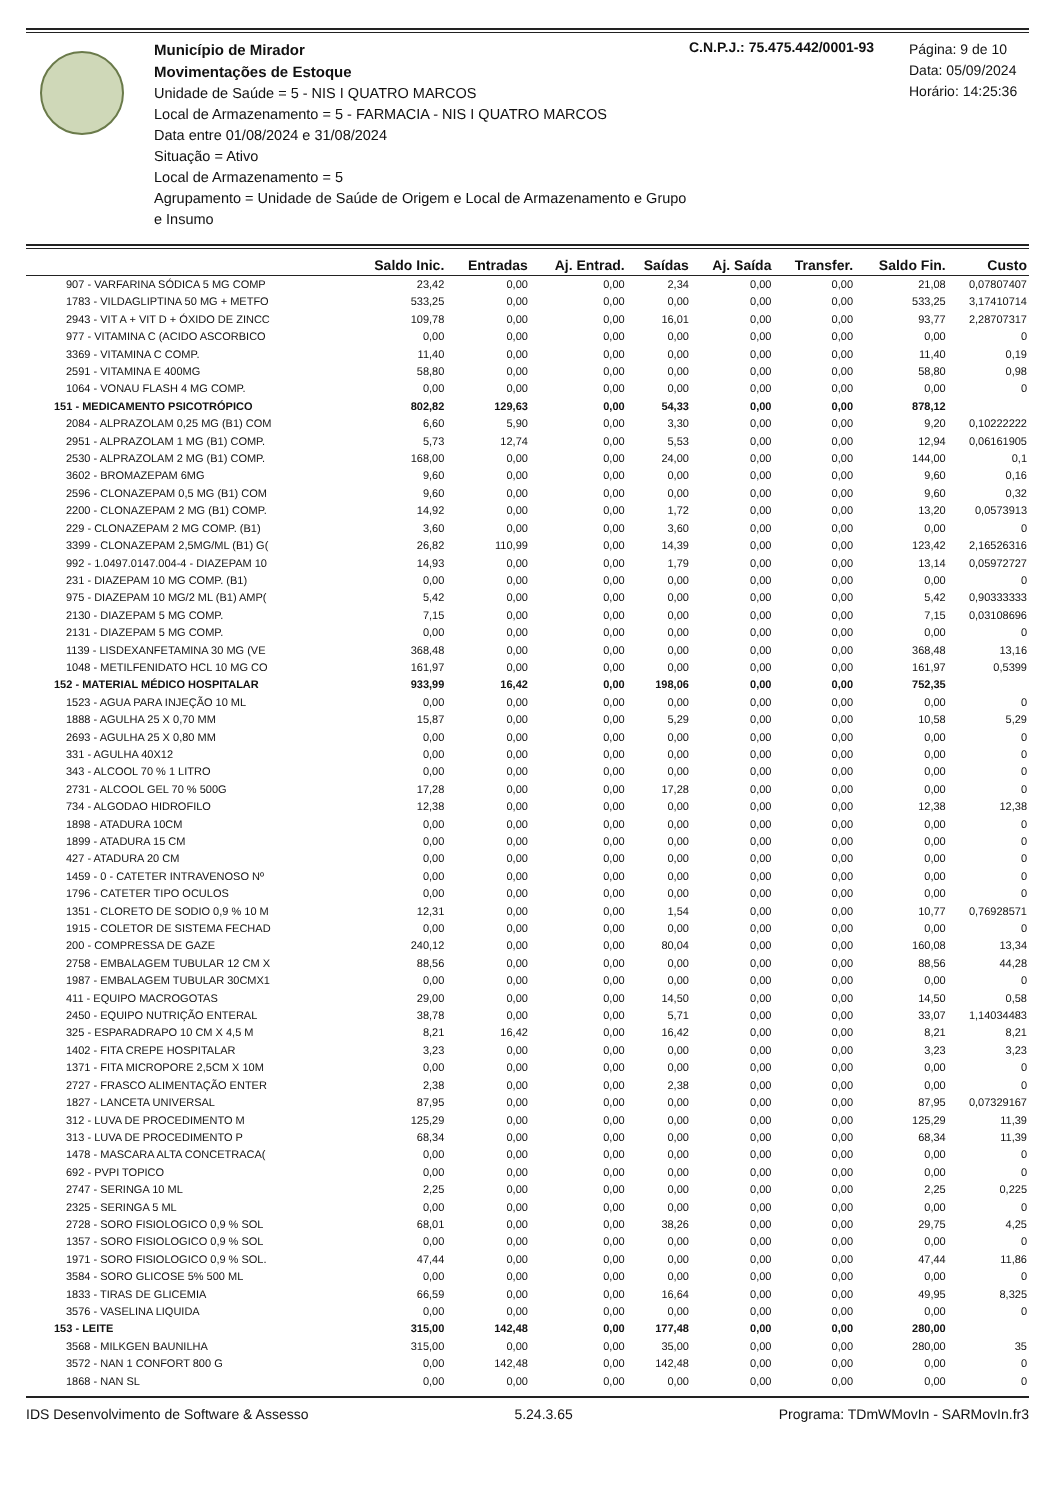Município de Mirador
Movimentações de Estoque
Unidade de Saúde = 5 - NIS I QUATRO MARCOS
Local de Armazenamento = 5 - FARMACIA - NIS I QUATRO MARCOS
Data entre 01/08/2024 e 31/08/2024
Situação = Ativo
Local de Armazenamento = 5
Agrupamento = Unidade de Saúde de Origem e Local de Armazenamento e Grupo e Insumo
C.N.P.J.: 75.475.442/0001-93
Página: 9 de 10
Data: 05/09/2024
Horário: 14:25:36
| | Saldo Inic. | Entradas | Aj. Entrad. | Saídas | Aj. Saída | Transfer. | Saldo Fin. | Custo |
| --- | --- | --- | --- | --- | --- | --- | --- | --- |
| 907 - VARFARINA SÓDICA 5 MG COMP | 23,42 | 0,00 | 0,00 | 2,34 | 0,00 | 0,00 | 21,08 | 0,07807407 |
| 1783 - VILDAGLIPTINA 50 MG + METFO | 533,25 | 0,00 | 0,00 | 0,00 | 0,00 | 0,00 | 533,25 | 3,17410714 |
| 2943 - VIT A + VIT D + ÓXIDO DE ZINCC | 109,78 | 0,00 | 0,00 | 16,01 | 0,00 | 0,00 | 93,77 | 2,28707317 |
| 977 - VITAMINA C (ACIDO ASCORBICO | 0,00 | 0,00 | 0,00 | 0,00 | 0,00 | 0,00 | 0,00 | 0 |
| 3369 - VITAMINA C COMP. | 11,40 | 0,00 | 0,00 | 0,00 | 0,00 | 0,00 | 11,40 | 0,19 |
| 2591 - VITAMINA E 400MG | 58,80 | 0,00 | 0,00 | 0,00 | 0,00 | 0,00 | 58,80 | 0,98 |
| 1064 - VONAU FLASH 4 MG COMP. | 0,00 | 0,00 | 0,00 | 0,00 | 0,00 | 0,00 | 0,00 | 0 |
| 151 - MEDICAMENTO PSICOTRÓPICO | 802,82 | 129,63 | 0,00 | 54,33 | 0,00 | 0,00 | 878,12 | |
| 2084 - ALPRAZOLAM 0,25 MG (B1) COM | 6,60 | 5,90 | 0,00 | 3,30 | 0,00 | 0,00 | 9,20 | 0,10222222 |
| 2951 - ALPRAZOLAM 1 MG (B1) COMP. | 5,73 | 12,74 | 0,00 | 5,53 | 0,00 | 0,00 | 12,94 | 0,06161905 |
| 2530 - ALPRAZOLAM 2 MG (B1) COMP. | 168,00 | 0,00 | 0,00 | 24,00 | 0,00 | 0,00 | 144,00 | 0,1 |
| 3602 - BROMAZEPAM 6MG | 9,60 | 0,00 | 0,00 | 0,00 | 0,00 | 0,00 | 9,60 | 0,16 |
| 2596 - CLONAZEPAM 0,5 MG (B1) COM | 9,60 | 0,00 | 0,00 | 0,00 | 0,00 | 0,00 | 9,60 | 0,32 |
| 2200 - CLONAZEPAM 2 MG (B1) COMP. | 14,92 | 0,00 | 0,00 | 1,72 | 0,00 | 0,00 | 13,20 | 0,0573913 |
| 229 - CLONAZEPAM 2 MG COMP. (B1) | 3,60 | 0,00 | 0,00 | 3,60 | 0,00 | 0,00 | 0,00 | 0 |
| 3399 - CLONAZEPAM 2,5MG/ML (B1) G( | 26,82 | 110,99 | 0,00 | 14,39 | 0,00 | 0,00 | 123,42 | 2,16526316 |
| 992 - 1.0497.0147.004-4 - DIAZEPAM 10 | 14,93 | 0,00 | 0,00 | 1,79 | 0,00 | 0,00 | 13,14 | 0,05972727 |
| 231 - DIAZEPAM 10 MG COMP. (B1) | 0,00 | 0,00 | 0,00 | 0,00 | 0,00 | 0,00 | 0,00 | 0 |
| 975 - DIAZEPAM 10 MG/2 ML (B1) AMP( | 5,42 | 0,00 | 0,00 | 0,00 | 0,00 | 0,00 | 5,42 | 0,90333333 |
| 2130 - DIAZEPAM 5 MG COMP. | 7,15 | 0,00 | 0,00 | 0,00 | 0,00 | 0,00 | 7,15 | 0,03108696 |
| 2131 - DIAZEPAM 5 MG COMP. | 0,00 | 0,00 | 0,00 | 0,00 | 0,00 | 0,00 | 0,00 | 0 |
| 1139 - LISDEXANFETAMINA 30 MG (VE | 368,48 | 0,00 | 0,00 | 0,00 | 0,00 | 0,00 | 368,48 | 13,16 |
| 1048 - METILFENIDATO HCL 10 MG CO | 161,97 | 0,00 | 0,00 | 0,00 | 0,00 | 0,00 | 161,97 | 0,5399 |
| 152 - MATERIAL MÉDICO HOSPITALAR | 933,99 | 16,42 | 0,00 | 198,06 | 0,00 | 0,00 | 752,35 | |
| 1523 - AGUA PARA INJEÇÃO 10 ML | 0,00 | 0,00 | 0,00 | 0,00 | 0,00 | 0,00 | 0,00 | 0 |
| 1888 - AGULHA 25 X 0,70 MM | 15,87 | 0,00 | 0,00 | 5,29 | 0,00 | 0,00 | 10,58 | 5,29 |
| 2693 - AGULHA 25 X 0,80 MM | 0,00 | 0,00 | 0,00 | 0,00 | 0,00 | 0,00 | 0,00 | 0 |
| 331 - AGULHA 40X12 | 0,00 | 0,00 | 0,00 | 0,00 | 0,00 | 0,00 | 0,00 | 0 |
| 343 - ALCOOL 70 % 1 LITRO | 0,00 | 0,00 | 0,00 | 0,00 | 0,00 | 0,00 | 0,00 | 0 |
| 2731 - ALCOOL GEL 70 % 500G | 17,28 | 0,00 | 0,00 | 17,28 | 0,00 | 0,00 | 0,00 | 0 |
| 734 - ALGODAO HIDROFILO | 12,38 | 0,00 | 0,00 | 0,00 | 0,00 | 0,00 | 12,38 | 12,38 |
| 1898 - ATADURA 10CM | 0,00 | 0,00 | 0,00 | 0,00 | 0,00 | 0,00 | 0,00 | 0 |
| 1899 - ATADURA 15 CM | 0,00 | 0,00 | 0,00 | 0,00 | 0,00 | 0,00 | 0,00 | 0 |
| 427 - ATADURA 20 CM | 0,00 | 0,00 | 0,00 | 0,00 | 0,00 | 0,00 | 0,00 | 0 |
| 1459 - 0 - CATETER INTRAVENOSO Nº | 0,00 | 0,00 | 0,00 | 0,00 | 0,00 | 0,00 | 0,00 | 0 |
| 1796 - CATETER TIPO OCULOS | 0,00 | 0,00 | 0,00 | 0,00 | 0,00 | 0,00 | 0,00 | 0 |
| 1351 - CLORETO DE SODIO 0,9 % 10 M | 12,31 | 0,00 | 0,00 | 1,54 | 0,00 | 0,00 | 10,77 | 0,76928571 |
| 1915 - COLETOR DE SISTEMA FECHAD | 0,00 | 0,00 | 0,00 | 0,00 | 0,00 | 0,00 | 0,00 | 0 |
| 200 - COMPRESSA DE GAZE | 240,12 | 0,00 | 0,00 | 80,04 | 0,00 | 0,00 | 160,08 | 13,34 |
| 2758 - EMBALAGEM TUBULAR 12 CM X | 88,56 | 0,00 | 0,00 | 0,00 | 0,00 | 0,00 | 88,56 | 44,28 |
| 1987 - EMBALAGEM TUBULAR 30CMX1 | 0,00 | 0,00 | 0,00 | 0,00 | 0,00 | 0,00 | 0,00 | 0 |
| 411 - EQUIPO MACROGOTAS | 29,00 | 0,00 | 0,00 | 14,50 | 0,00 | 0,00 | 14,50 | 0,58 |
| 2450 - EQUIPO NUTRIÇÃO ENTERAL | 38,78 | 0,00 | 0,00 | 5,71 | 0,00 | 0,00 | 33,07 | 1,14034483 |
| 325 - ESPARADRAPO 10 CM X 4,5 M | 8,21 | 16,42 | 0,00 | 16,42 | 0,00 | 0,00 | 8,21 | 8,21 |
| 1402 - FITA CREPE HOSPITALAR | 3,23 | 0,00 | 0,00 | 0,00 | 0,00 | 0,00 | 3,23 | 3,23 |
| 1371 - FITA MICROPORE 2,5CM X 10M | 0,00 | 0,00 | 0,00 | 0,00 | 0,00 | 0,00 | 0,00 | 0 |
| 2727 - FRASCO ALIMENTAÇÃO ENTER | 2,38 | 0,00 | 0,00 | 2,38 | 0,00 | 0,00 | 0,00 | 0 |
| 1827 - LANCETA UNIVERSAL | 87,95 | 0,00 | 0,00 | 0,00 | 0,00 | 0,00 | 87,95 | 0,07329167 |
| 312 - LUVA DE PROCEDIMENTO M | 125,29 | 0,00 | 0,00 | 0,00 | 0,00 | 0,00 | 125,29 | 11,39 |
| 313 - LUVA DE PROCEDIMENTO P | 68,34 | 0,00 | 0,00 | 0,00 | 0,00 | 0,00 | 68,34 | 11,39 |
| 1478 - MASCARA ALTA CONCETRACA( | 0,00 | 0,00 | 0,00 | 0,00 | 0,00 | 0,00 | 0,00 | 0 |
| 692 - PVPI TOPICO | 0,00 | 0,00 | 0,00 | 0,00 | 0,00 | 0,00 | 0,00 | 0 |
| 2747 - SERINGA 10 ML | 2,25 | 0,00 | 0,00 | 0,00 | 0,00 | 0,00 | 2,25 | 0,225 |
| 2325 - SERINGA 5 ML | 0,00 | 0,00 | 0,00 | 0,00 | 0,00 | 0,00 | 0,00 | 0 |
| 2728 - SORO FISIOLOGICO 0,9 % SOL | 68,01 | 0,00 | 0,00 | 38,26 | 0,00 | 0,00 | 29,75 | 4,25 |
| 1357 - SORO FISIOLOGICO 0,9 % SOL | 0,00 | 0,00 | 0,00 | 0,00 | 0,00 | 0,00 | 0,00 | 0 |
| 1971 - SORO FISIOLOGICO 0,9 % SOL. | 47,44 | 0,00 | 0,00 | 0,00 | 0,00 | 0,00 | 47,44 | 11,86 |
| 3584 - SORO GLICOSE 5% 500 ML | 0,00 | 0,00 | 0,00 | 0,00 | 0,00 | 0,00 | 0,00 | 0 |
| 1833 - TIRAS DE GLICEMIA | 66,59 | 0,00 | 0,00 | 16,64 | 0,00 | 0,00 | 49,95 | 8,325 |
| 3576 - VASELINA LIQUIDA | 0,00 | 0,00 | 0,00 | 0,00 | 0,00 | 0,00 | 0,00 | 0 |
| 153 - LEITE | 315,00 | 142,48 | 0,00 | 177,48 | 0,00 | 0,00 | 280,00 | |
| 3568 - MILKGEN BAUNILHA | 315,00 | 0,00 | 0,00 | 35,00 | 0,00 | 0,00 | 280,00 | 35 |
| 3572 - NAN 1 CONFORT 800 G | 0,00 | 142,48 | 0,00 | 142,48 | 0,00 | 0,00 | 0,00 | 0 |
| 1868 - NAN SL | 0,00 | 0,00 | 0,00 | 0,00 | 0,00 | 0,00 | 0,00 | 0 |
IDS Desenvolvimento de Software & Assesso 5.24.3.65 Programa: TDmWMovIn - SARMovIn.fr3